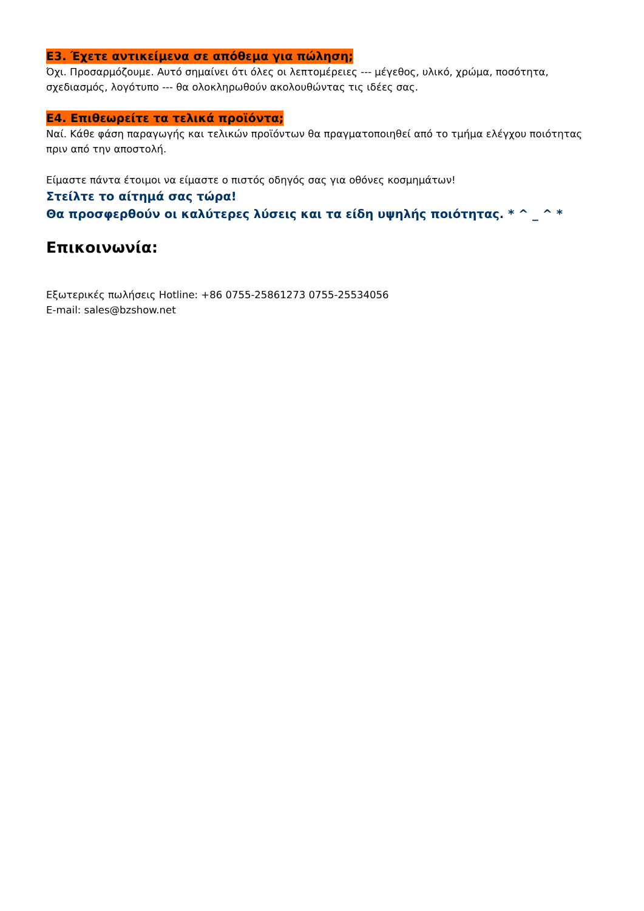Ε3. Έχετε αντικείμενα σε απόθεμα για πώληση;
Όχι. Προσαρμόζουμε. Αυτό σημαίνει ότι όλες οι λεπτομέρειες --- μέγεθος, υλικό, χρώμα, ποσότητα, σχεδιασμός, λογότυπο --- θα ολοκληρωθούν ακολουθώντας τις ιδέες σας.
Ε4. Επιθεωρείτε τα τελικά προϊόντα;
Ναί. Κάθε φάση παραγωγής και τελικών προϊόντων θα πραγματοποιηθεί από το τμήμα ελέγχου ποιότητας πριν από την αποστολή.
Είμαστε πάντα έτοιμοι να είμαστε ο πιστός οδηγός σας για οθόνες κοσμημάτων!
Στείλτε το αίτημά σας τώρα!
Θα προσφερθούν οι καλύτερες λύσεις και τα είδη υψηλής ποιότητας. * ^ _ ^ *
Επικοινωνία:
Εξωτερικές πωλήσεις Hotline: +86 0755-25861273 0755-25534056
E-mail: sales@bzshow.net